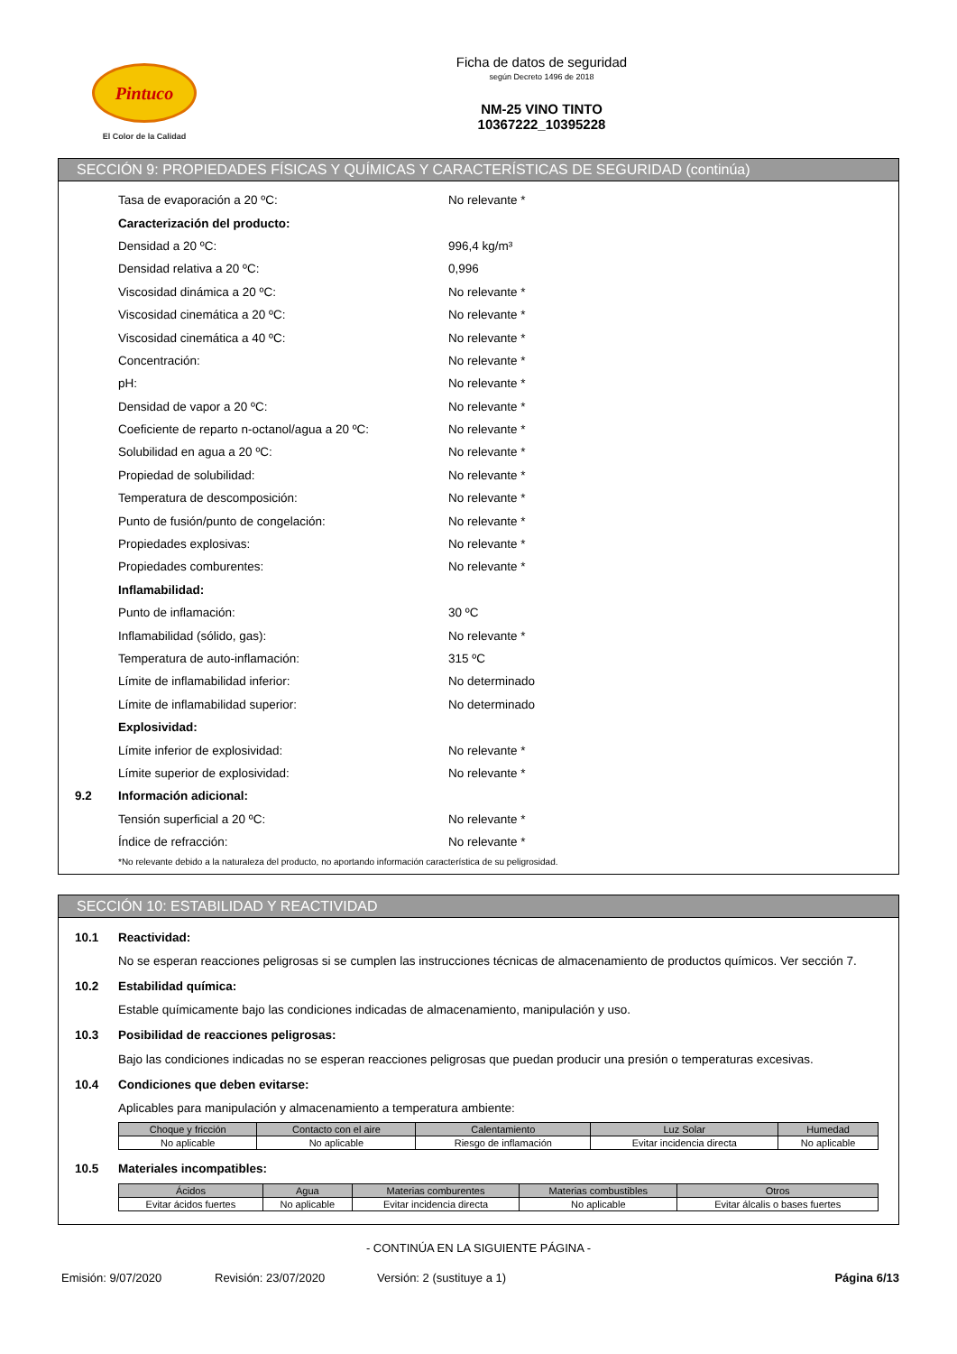Pintuco
El Color de la Calidad
Ficha de datos de seguridad
según Decreto 1496 de 2018
NM-25 VINO TINTO
10367222_10395228
SECCIÓN 9: PROPIEDADES FÍSICAS Y QUÍMICAS Y CARACTERÍSTICAS DE SEGURIDAD (continúa)
Tasa de evaporación a 20 ºC: No relevante *
Caracterización del producto:
Densidad a 20 ºC: 996,4 kg/m³
Densidad relativa a 20 ºC: 0,996
Viscosidad dinámica a 20 ºC: No relevante *
Viscosidad cinemática a 20 ºC: No relevante *
Viscosidad cinemática a 40 ºC: No relevante *
Concentración: No relevante *
pH: No relevante *
Densidad de vapor a 20 ºC: No relevante *
Coeficiente de reparto n-octanol/agua a 20 ºC: No relevante *
Solubilidad en agua a 20 ºC: No relevante *
Propiedad de solubilidad: No relevante *
Temperatura de descomposición: No relevante *
Punto de fusión/punto de congelación: No relevante *
Propiedades explosivas: No relevante *
Propiedades comburentes: No relevante *
Inflamabilidad:
Punto de inflamación: 30 ºC
Inflamabilidad (sólido, gas): No relevante *
Temperatura de auto-inflamación: 315 ºC
Límite de inflamabilidad inferior: No determinado
Límite de inflamabilidad superior: No determinado
Explosividad:
Límite inferior de explosividad: No relevante *
Límite superior de explosividad: No relevante *
9.2 Información adicional:
Tensión superficial a 20 ºC: No relevante *
Índice de refracción: No relevante *
*No relevante debido a la naturaleza del producto, no aportando información característica de su peligrosidad.
SECCIÓN 10: ESTABILIDAD Y REACTIVIDAD
10.1 Reactividad:
No se esperan reacciones peligrosas si se cumplen las instrucciones técnicas de almacenamiento de productos químicos. Ver sección 7.
10.2 Estabilidad química:
Estable químicamente bajo las condiciones indicadas de almacenamiento, manipulación y uso.
10.3 Posibilidad de reacciones peligrosas:
Bajo las condiciones indicadas no se esperan reacciones peligrosas que puedan producir una presión o temperaturas excesivas.
10.4 Condiciones que deben evitarse:
Aplicables para manipulación y almacenamiento a temperatura ambiente:
| Choque y fricción | Contacto con el aire | Calentamiento | Luz Solar | Humedad |
| --- | --- | --- | --- | --- |
| No aplicable | No aplicable | Riesgo de inflamación | Evitar incidencia directa | No aplicable |
10.5 Materiales incompatibles:
| Ácidos | Agua | Materias comburentes | Materias combustibles | Otros |
| --- | --- | --- | --- | --- |
| Evitar ácidos fuertes | No aplicable | Evitar incidencia directa | No aplicable | Evitar álcalis o bases fuertes |
- CONTINÚA EN LA SIGUIENTE PÁGINA -
Emisión: 9/07/2020 Revisión: 23/07/2020 Versión: 2 (sustituye a 1) Página 6/13